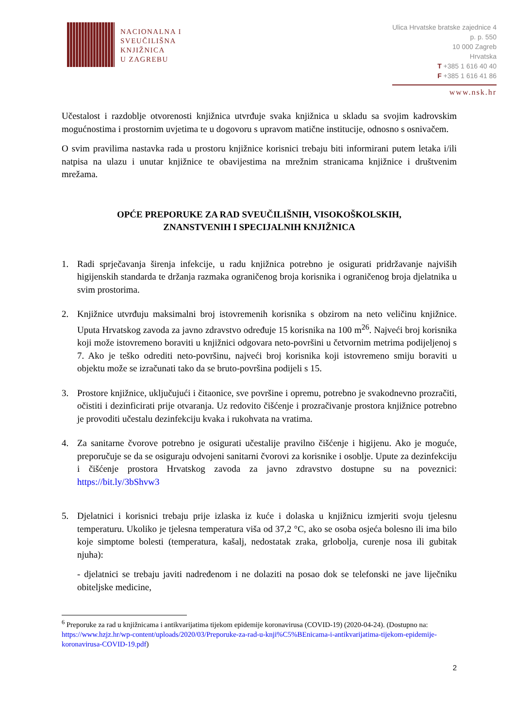NACIONALNA I
SVEUČILIŠNA
KNJIŽNICA
U ZAGREBU
Ulica Hrvatske bratske zajednice 4
p. p. 550
10 000 Zagreb
Hrvatska
T +385 1 616 40 40
F +385 1 616 41 86
www.nsk.hr
Učestalost i razdoblje otvorenosti knjižnica utvrđuje svaka knjižnica u skladu sa svojim kadrovskim mogućnostima i prostornim uvjetima te u dogovoru s upravom matične institucije, odnosno s osnivačem.
O svim pravilima nastavka rada u prostoru knjižnice korisnici trebaju biti informirani putem letaka i/ili natpisa na ulazu i unutar knjižnice te obavijestima na mrežnim stranicama knjižnice i društvenim mrežama.
OPĆE PREPORUKE ZA RAD SVEUČILIŠNIH, VISOKOŠKOLSKIH,
ZNANSTVENIH I SPECIJALNIH KNJIŽNICA
1. Radi sprječavanja širenja infekcije, u radu knjižnica potrebno je osigurati pridržavanje najviših higijenskih standarda te držanja razmaka ograničenog broja korisnika i ograničenog broja djelatnika u svim prostorima.
2. Knjižnice utvrđuju maksimalni broj istovremenih korisnika s obzirom na neto veličinu knjižnice. Uputa Hrvatskog zavoda za javno zdravstvo određuje 15 korisnika na 100 m<sup>2</sup><sup>6</sup>. Najveći broj korisnika koji može istovremeno boraviti u knjižnici odgovara neto-površini u četvornim metrima podijeljenoj s 7. Ako je teško odrediti neto-površinu, najveći broj korisnika koji istovremeno smiju boraviti u objektu može se izračunati tako da se bruto-površina podijeli s 15.
3. Prostore knjižnice, uključujući i čitaonice, sve površine i opremu, potrebno je svakodnevno prozračiti, očistiti i dezinficirati prije otvaranja. Uz redovito čišćenje i prozračivanje prostora knjižnice potrebno je provoditi učestalu dezinfekciju kvaka i rukohvata na vratima.
4. Za sanitarne čvorove potrebno je osigurati učestalije pravilno čišćenje i higijenu. Ako je moguće, preporučuje se da se osiguraju odvojeni sanitarni čvorovi za korisnike i osoblje. Upute za dezinfekciju i čišćenje prostora Hrvatskog zavoda za javno zdravstvo dostupne su na poveznici: https://bit.ly/3bShvw3
5. Djelatnici i korisnici trebaju prije izlaska iz kuće i dolaska u knjižnicu izmjeriti svoju tjelesnu temperaturu. Ukoliko je tjelesna temperatura viša od 37,2 °C, ako se osoba osjeća bolesno ili ima bilo koje simptome bolesti (temperatura, kašalj, nedostatak zraka, grlobolja, curenje nosa ili gubitak njuha):
- djelatnici se trebaju javiti nadređenom i ne dolaziti na posao dok se telefonski ne jave liječniku obiteljske medicine,
<sup>6</sup> Preporuke za rad u knjižnicama i antikvarijatima tijekom epidemije koronavirusa (COVID-19) (2020-04-24). (Dostupno na: https://www.hzjz.hr/wp-content/uploads/2020/03/Preporuke-za-rad-u-knji%C5%BEnicama-i-antikvarijatima-tijekom-epidemije-koronavirusa-COVID-19.pdf)
2